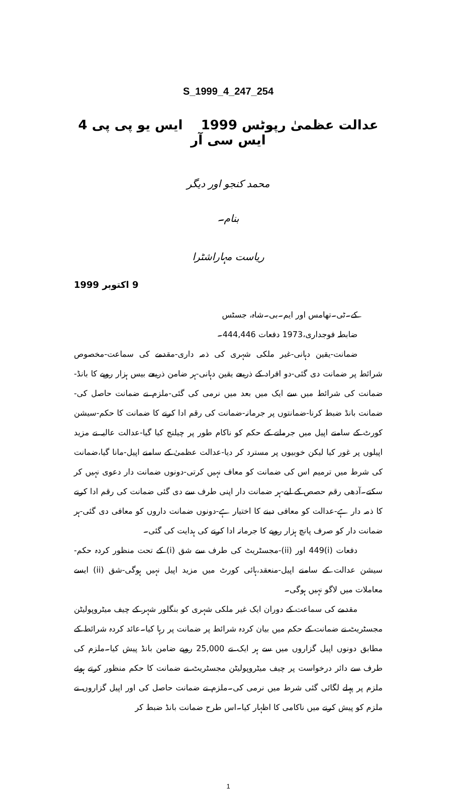S_1999_4_247_254
عدالت عظمیٰ رپوٹس 1999 ایس یو پی پی 4 ایس سی آر
محمد کنجو اور دیگر
بنام۔
ریاست مہاراشٹرا
9 اکتوبر 1999
کے۔ٹی۔تھامس اور ایم۔بی۔شاہ، جسٹس
ضابطہ فوجداری،1973 دفعات 444,446۔
ضمانت-یقین دہانی-غیر ملکی شہری کی ذمہ داری-مقدمے کی سماعت-مخصوص شرائط پر ضمانت دی گئی-دو افراد کے ذریعے یقین دہانی-ہر ضامن ذریعے بیس ہزار روپے کا بانڈ-ضمانت کی شرائط میں سے ایک میں بعد میں نرمی کی گئی-ملزم نے ضمانت حاصل کی-ضمانت بانڈ ضبط کرنا-ضمانتوں پر جرمانہ-ضمانت کی رقم ادا کرنے کا ضمانت کا حکم-سیشن کورٹ کے سامنے اپیل میں جرمانے کے حکم کو ناکام طور پر چیلنج کیا گیا-عدالت عالیہ نے مزید اپیلوں پر غور کیا لیکن خوبیوں پر مسترد کر دیا-عدالت عظمیٰ کے سامنے اپیل-مانا گیا،ضمانت کی شرط میں ترمیم اس کی ضمانت کو معاف نہیں کرتی-دونوں ضمانت دار دعوی نہیں کر سکتے۔آدھی رقم حصص کے لیے-ہر ضمانت دار اپنی طرف سے دی گئی ضمانت کی رقم ادا کرنے کا ذمہ دار ہے-عدالت کو معافی دینے کا اختیار ہے-دونوں ضمانت داروں کو معافی دی گئی-ہر ضمانت دار کو صرف پانچ ہزار روپے کا جرمانہ ادا کرنے کی ہدایت کی گئی۔
دفعات (i)449 اور (ii)-مجسٹریٹ کی طرف سے شق (i) کے تحت منظور کردہ حکم-سیشن عدالت کے سامنے اپیل-منعقد،ہائی کورٹ میں مزید اپیل نہیں ہوگی-شق (ii) ایسے معاملات میں لاگو نہیں ہوگی۔
مقدمے کی سماعت کے دوران ایک غیر ملکی شہری کو بنگلور شہر کے چیف میٹروپولیٹن مجسٹریٹ نے ضمانت کے حکم میں بیان کردہ شرائط پر ضمانت پر رہا کیا۔عائد کردہ شرائط کے مطابق دونوں اپیل گزاروں میں سے ہر ایک نے 25,000 روپے ضامن بانڈ پیش کیا۔ملزم کی طرف سے دائر درخواست پر چیف میٹروپولیٹن مجسٹریٹ نے ضمانت کا حکم منظور کرتے ہوئے ملزم پر پہلے لگائی گئی شرط میں نرمی کی۔ملزم نے ضمانت حاصل کی اور اپیل گزاروں نے ملزم کو پیش کرنے میں ناکامی کا اظہار کیا۔اس طرح ضمانت بانڈ ضبط کر
1